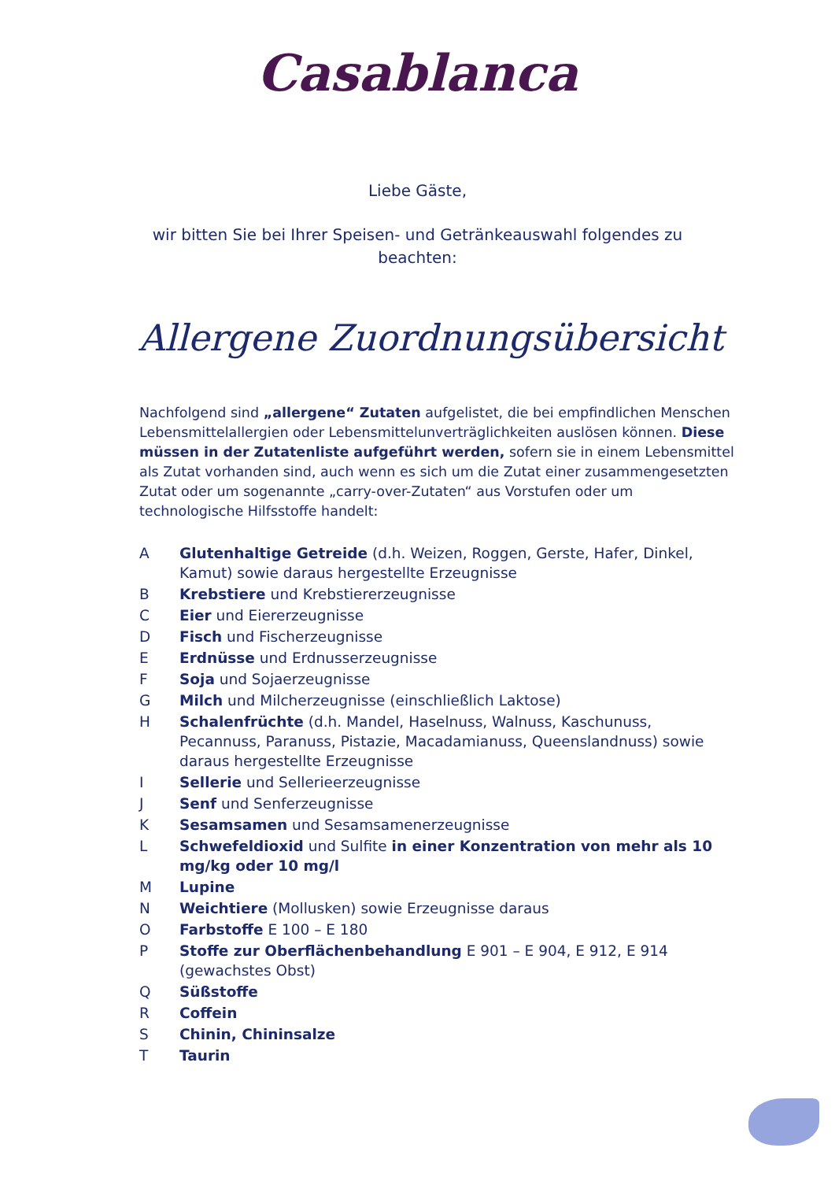Casablanca
Liebe Gäste,
wir bitten Sie bei Ihrer Speisen- und Getränkeauswahl folgendes zu beachten:
Allergene Zuordnungsübersicht
Nachfolgend sind „allergene“ Zutaten aufgelistet, die bei empfindlichen Menschen Lebensmittelallergien oder Lebensmittelunverträglichkeiten auslösen können. Diese müssen in der Zutatenliste aufgeführt werden, sofern sie in einem Lebensmittel als Zutat vorhanden sind, auch wenn es sich um die Zutat einer zusammengesetzten Zutat oder um sogenannte „carry-over-Zutaten“ aus Vorstufen oder um technologische Hilfsstoffe handelt:
A Glutenhaltige Getreide (d.h. Weizen, Roggen, Gerste, Hafer, Dinkel, Kamut) sowie daraus hergestellte Erzeugnisse
B Krebstiere und Krebstiererzeugnisse
C Eier und Eiererzeugnisse
D Fisch und Fischerzeugnisse
E Erdnüsse und Erdnusserzeugnisse
F Soja und Sojaerzeugnisse
G Milch und Milcherzeugnisse (einschließlich Laktose)
H Schalenfrüchte (d.h. Mandel, Haselnuss, Walnuss, Kaschunuss, Pecannuss, Paranuss, Pistazie, Macadamianuss, Queenslandnuss) sowie daraus hergestellte Erzeugnisse
I Sellerie und Sellerieerzeugnisse
J Senf und Senferzeugnisse
K Sesamsamen und Sesamsamenerzeugnisse
L Schwefeldioxid und Sulfite in einer Konzentration von mehr als 10 mg/kg oder 10 mg/l
M Lupine
N Weichtiere (Mollusken) sowie Erzeugnisse daraus
O Farbstoffe E 100 – E 180
P Stoffe zur Oberflächenbehandlung E 901 – E 904, E 912, E 914 (gewachstes Obst)
Q Süßstoffe
R Coffein
S Chinin, Chininsalze
T Taurin